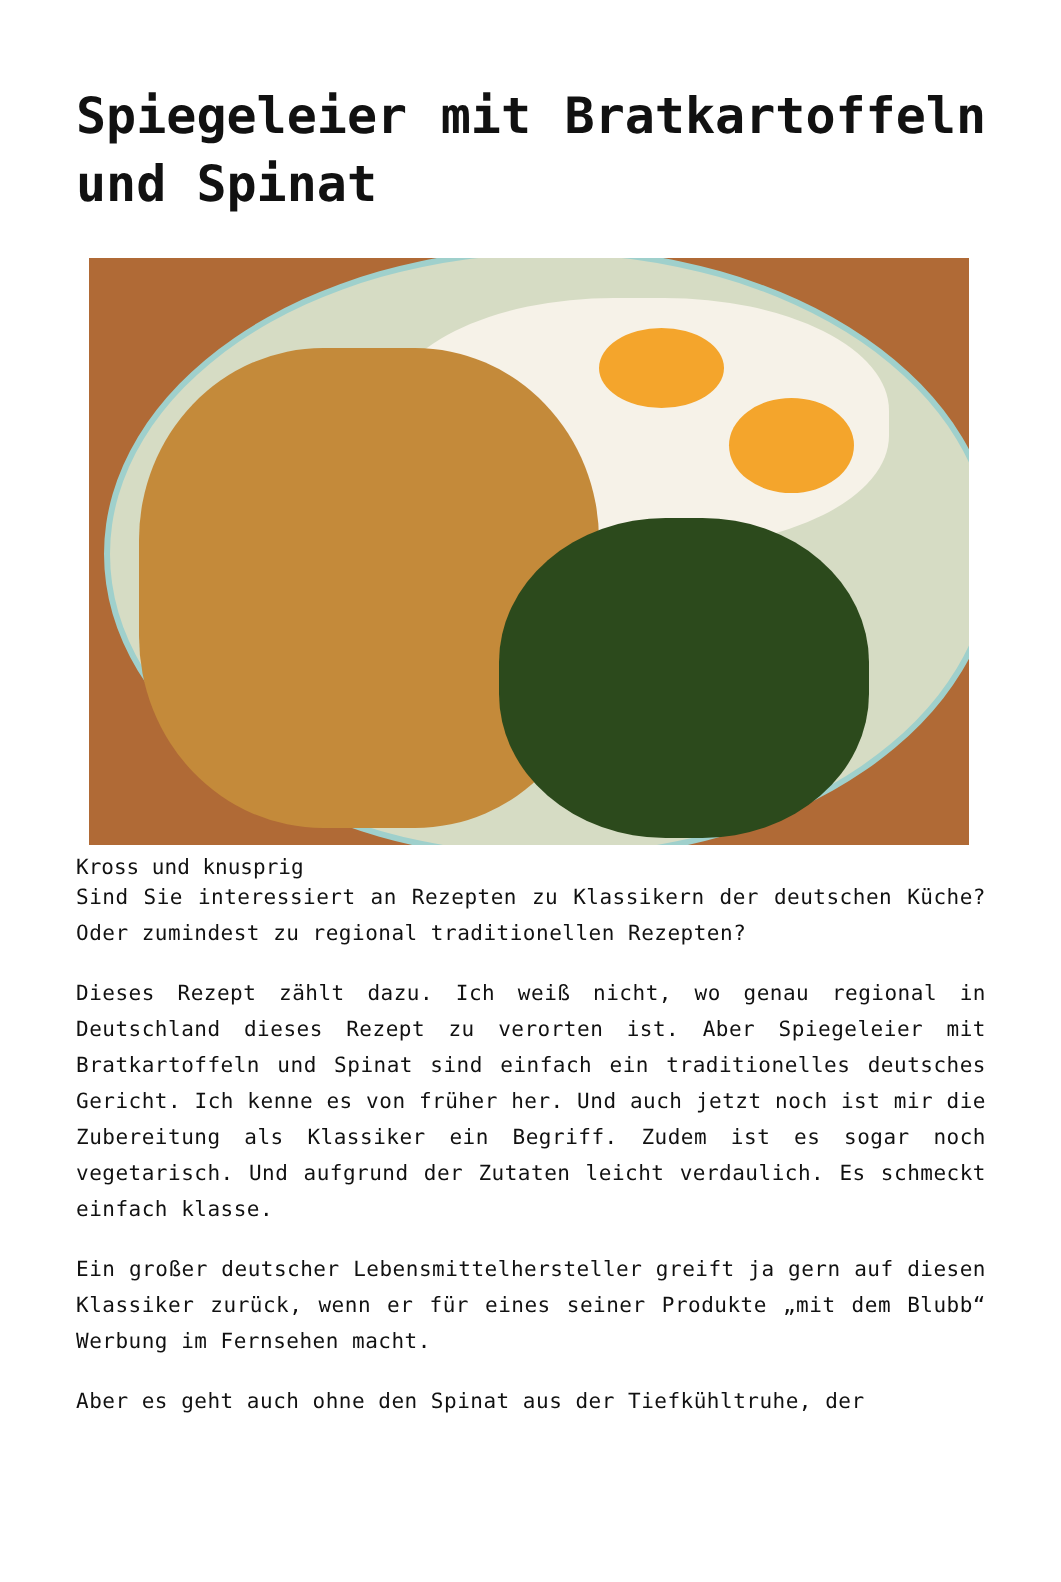Spiegeleier mit Bratkartoffeln und Spinat
Kross und knusprig
Sind Sie interessiert an Rezepten zu Klassikern der deutschen Küche? Oder zumindest zu regional traditionellen Rezepten?
Dieses Rezept zählt dazu. Ich weiß nicht, wo genau regional in Deutschland dieses Rezept zu verorten ist. Aber Spiegeleier mit Bratkartoffeln und Spinat sind einfach ein traditionelles deutsches Gericht. Ich kenne es von früher her. Und auch jetzt noch ist mir die Zubereitung als Klassiker ein Begriff. Zudem ist es sogar noch vegetarisch. Und aufgrund der Zutaten leicht verdaulich. Es schmeckt einfach klasse.
Ein großer deutscher Lebensmittelhersteller greift ja gern auf diesen Klassiker zurück, wenn er für eines seiner Produkte „mit dem Blubb“ Werbung im Fernsehen macht.
Aber es geht auch ohne den Spinat aus der Tiefkühltruhe, der